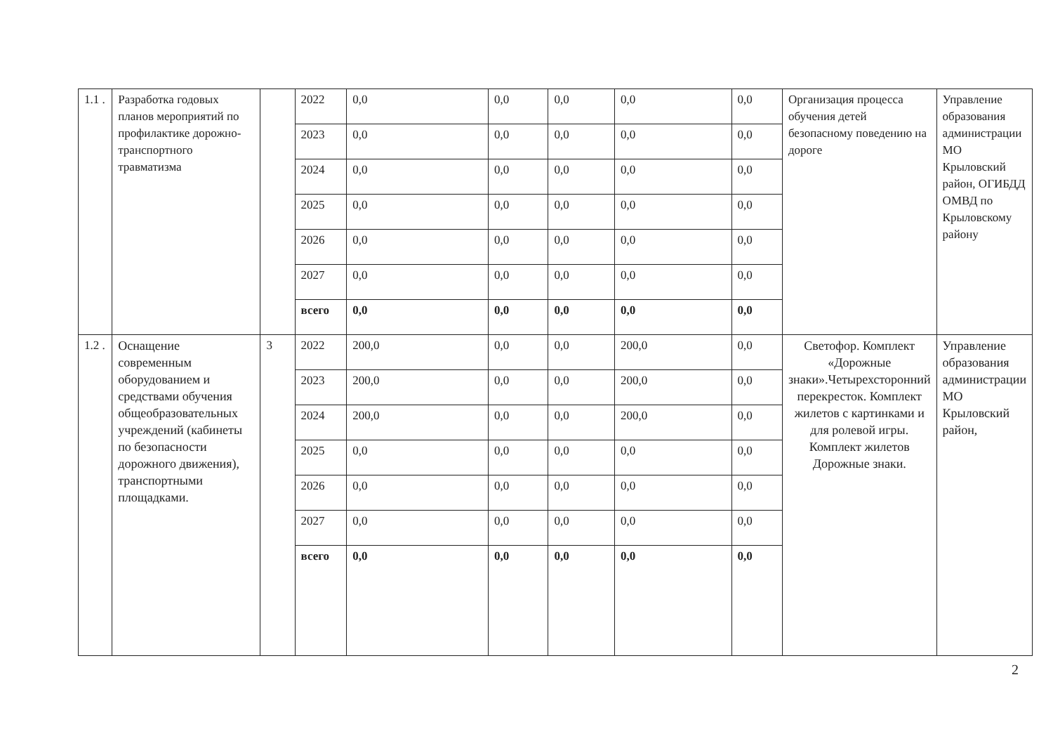| 1.1 . | Разработка годовых планов мероприятий по профилактике дорожно-транспортного травматизма | | 2022 | 0,0 | 0,0 | 0,0 | 0,0 | 0,0 | Организация процесса обучения детей безопасному поведению на дороге | Управление образования администрации МО Крыловский район, ОГИБДД ОМВД по Крыловскому району |
| | | | 2023 | 0,0 | 0,0 | 0,0 | 0,0 | 0,0 | | |
| | | | 2024 | 0,0 | 0,0 | 0,0 | 0,0 | 0,0 | | |
| | | | 2025 | 0,0 | 0,0 | 0,0 | 0,0 | 0,0 | | |
| | | | 2026 | 0,0 | 0,0 | 0,0 | 0,0 | 0,0 | | |
| | | | 2027 | 0,0 | 0,0 | 0,0 | 0,0 | 0,0 | | |
| | | | всего | 0,0 | 0,0 | 0,0 | 0,0 | 0,0 | | |
| 1.2 . | Оснащение современным оборудованием и средствами обучения общеобразовательных учреждений (кабинеты по безопасности дорожного движения), транспортными площадками. | 3 | 2022 | 200,0 | 0,0 | 0,0 | 200,0 | 0,0 | Светофор. Комплект «Дорожные знаки».Четырехсторонний перекресток. Комплект жилетов с картинками и для ролевой игры. Комплект жилетов Дорожные знаки. | Управление образования администрации МО Крыловский район, |
| | | | 2023 | 200,0 | 0,0 | 0,0 | 200,0 | 0,0 | | |
| | | | 2024 | 200,0 | 0,0 | 0,0 | 200,0 | 0,0 | | |
| | | | 2025 | 0,0 | 0,0 | 0,0 | 0,0 | 0,0 | | |
| | | | 2026 | 0,0 | 0,0 | 0,0 | 0,0 | 0,0 | | |
| | | | 2027 | 0,0 | 0,0 | 0,0 | 0,0 | 0,0 | | |
| | | | всего | 0,0 | 0,0 | 0,0 | 0,0 | 0,0 | | |
2